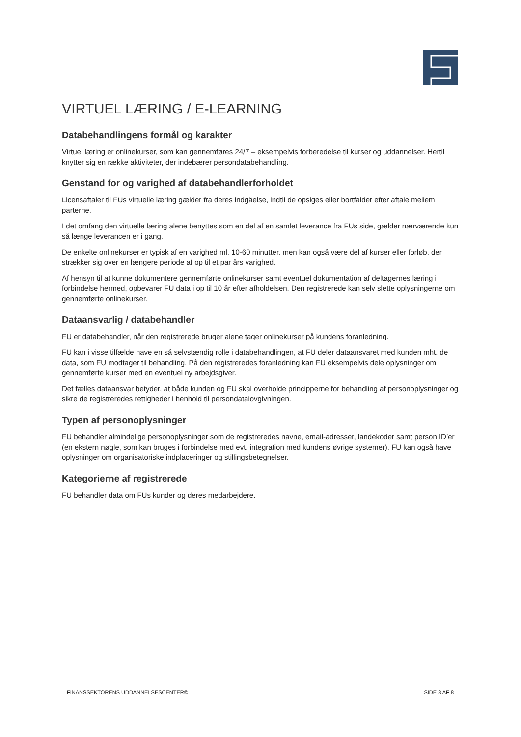VIRTUEL LÆRING / E-LEARNING
Databehandlingens formål og karakter
Virtuel læring er onlinekurser, som kan gennemføres 24/7 – eksempelvis forberedelse til kurser og uddannelser. Hertil knytter sig en række aktiviteter, der indebærer persondatabehandling.
Genstand for og varighed af databehandlerforholdet
Licensaftaler til FUs virtuelle læring gælder fra deres indgåelse, indtil de opsiges eller bortfalder efter aftale mellem parterne.
I det omfang den virtuelle læring alene benyttes som en del af en samlet leverance fra FUs side, gælder nærværende kun så længe leverancen er i gang.
De enkelte onlinekurser er typisk af en varighed ml. 10-60 minutter, men kan også være del af kurser eller forløb, der strækker sig over en længere periode af op til et par års varighed.
Af hensyn til at kunne dokumentere gennemførte onlinekurser samt eventuel dokumentation af deltagernes læring i forbindelse hermed, opbevarer FU data i op til 10 år efter afholdelsen. Den registrerede kan selv slette oplysningerne om gennemførte onlinekurser.
Dataansvarlig / databehandler
FU er databehandler, når den registrerede bruger alene tager onlinekurser på kundens foranledning.
FU kan i visse tilfælde have en så selvstændig rolle i databehandlingen, at FU deler dataansvaret med kunden mht. de data, som FU modtager til behandling. På den registreredes foranledning kan FU eksempelvis dele oplysninger om gennemførte kurser med en eventuel ny arbejdsgiver.
Det fælles dataansvar betyder, at både kunden og FU skal overholde principperne for behandling af personoplysninger og sikre de registreredes rettigheder i henhold til persondatalovgivningen.
Typen af personoplysninger
FU behandler almindelige personoplysninger som de registreredes navne, email-adresser, landekoder samt person ID’er (en ekstern nøgle, som kan bruges i forbindelse med evt. integration med kundens øvrige systemer). FU kan også have oplysninger om organisatoriske indplaceringer og stillingsbetegnelser.
Kategorierne af registrerede
FU behandler data om FUs kunder og deres medarbejdere.
FINANSSEKTORENS UDDANNELSESCENTER© SIDE 8 AF 8